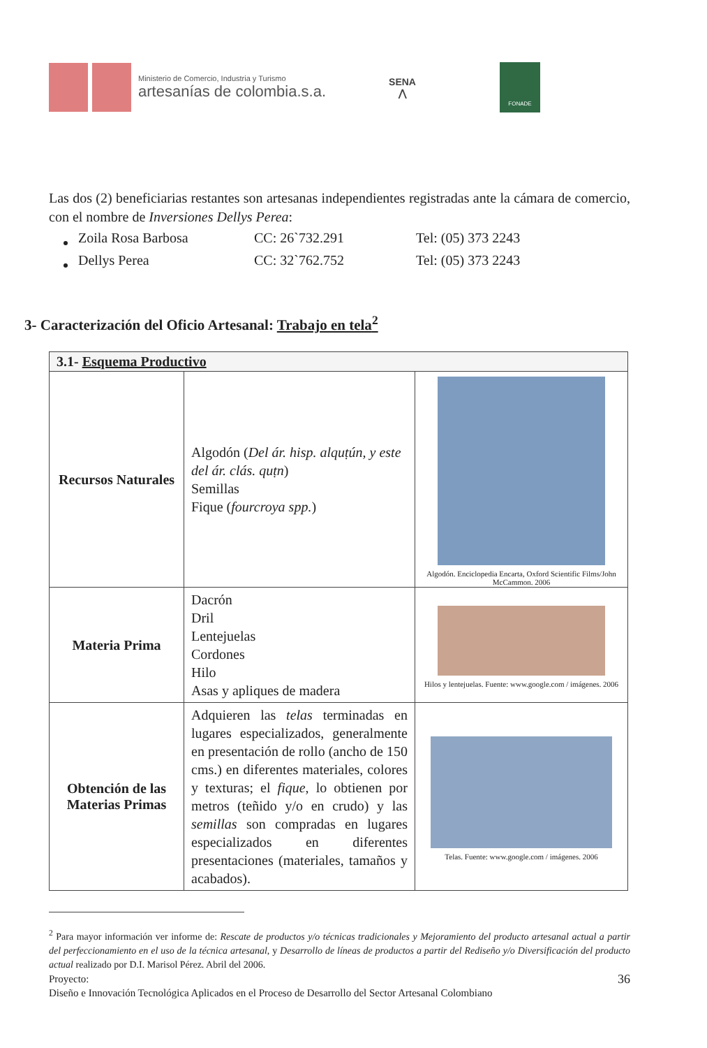Ministerio de Comercio, Industria y Turismo
artesanías de colombia.s.a.
SENA
⋀
FONADE
Las dos (2) beneficiarias restantes son artesanas independientes registradas ante la cámara de comercio, con el nombre de Inversiones Dellys Perea:
| Zoila Rosa Barbosa | CC: 26`732.291 | Tel: (05) 373 2243 |
| Dellys Perea | CC: 32`762.752 | Tel: (05) 373 2243 |
3- Caracterización del Oficio Artesanal: Trabajo en tela<sup>2</sup>
| 3.1- Esquema Productivo | | |
| --- | --- | --- |
| Recursos Naturales | Algodón ( Del ár. hisp. alquṭún, y este del ár. clás. quṭn ) Semillas Fique ( fourcroya spp. ) | Algodón. Enciclopedia Encarta, Oxford Scientific Films/John McCammon. 2006 |
| Materia Prima | Dacrón Dril Lentejuelas Cordones Hilo Asas y apliques de madera | Hilos y lentejuelas. Fuente: www.google.com / imágenes. 2006 |
| Obtención de las Materias Primas | Adquieren las telas terminadas en lugares especializados, generalmente en presentación de rollo (ancho de 150 cms.) en diferentes materiales, colores y texturas; el fique , lo obtienen por metros (teñido y/o en crudo) y las semillas son compradas en lugares especializados en diferentes presentaciones (materiales, tamaños y acabados). | Telas. Fuente: www.google.com / imágenes. 2006 |
<sup>2</sup> Para mayor información ver informe de: Rescate de productos y/o técnicas tradicionales y Mejoramiento del producto artesanal actual a partir del perfeccionamiento en el uso de la técnica artesanal, y Desarrollo de líneas de productos a partir del Rediseño y/o Diversificación del producto actual realizado por D.I. Marisol Pérez. Abril del 2006.
Proyecto: 36
Diseño e Innovación Tecnológica Aplicados en el Proceso de Desarrollo del Sector Artesanal Colombiano